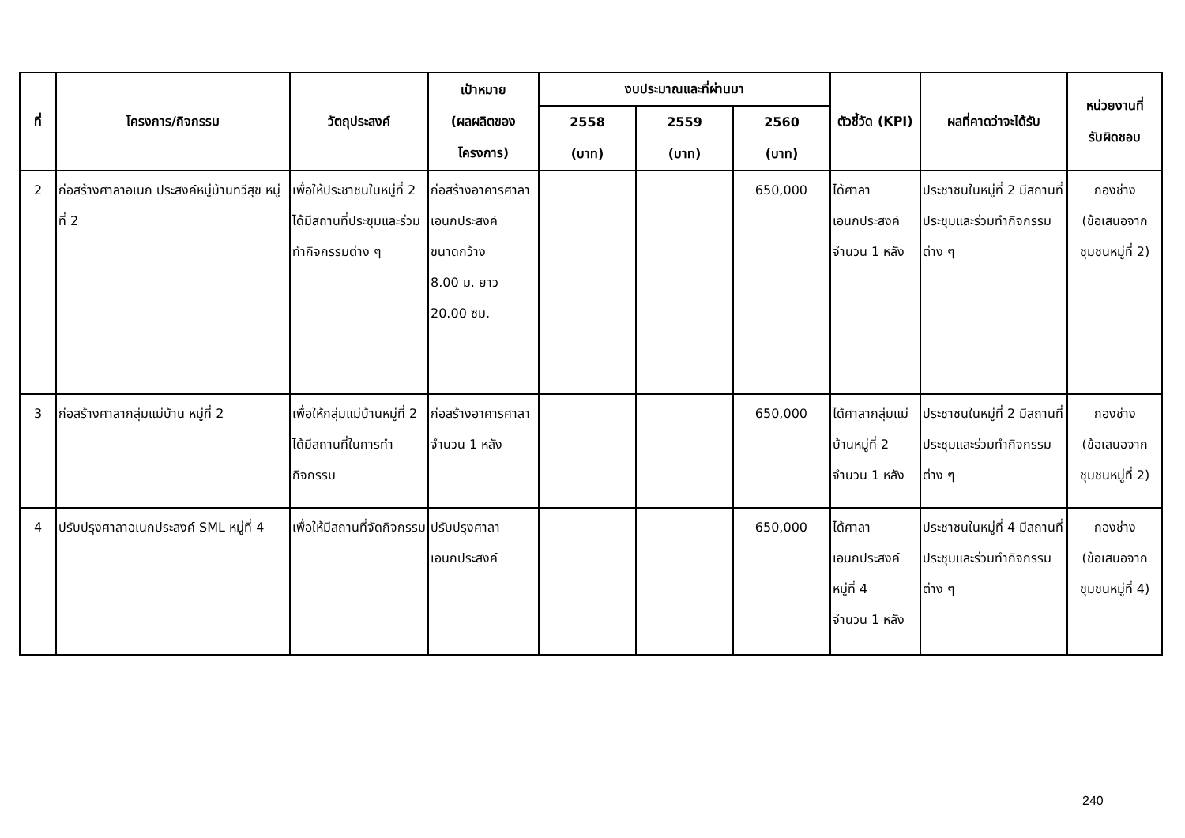| ที่ | โครงการ/กิจกรรม | วัตถุประสงค์ | เป้าหมาย (ผลผลิตของ โครงการ) | งบประมาณและที่ผ่านมา | | | ตัวชี้วัด (KPI) | ผลที่คาดว่าจะได้รับ | หน่วยงานที่ รับผิดชอบ |
| --- | --- | --- | --- | --- | --- | --- | --- | --- | --- |
| | | | | 2558 (บาท) | 2559 (บาท) | 2560 (บาท) | | | |
| 2 | ก่อสร้างศาลาอเนก ประสงค์หมู่บ้านทวีสุข หมู่ที่ 2 | เพื่อให้ประชาชนในหมู่ที่ 2 ได้มีสถานที่ประชุมและร่วมทำกิจกรรมต่าง ๆ | ก่อสร้างอาคารศาลา เอนกประสงค์ ขนาดกว้าง 8.00 ม. ยาว 20.00 ซม. | | | 650,000 | ได้ศาลา เอนกประสงค์ จำนวน 1 หลัง | ประชาชนในหมู่ที่ 2 มีสถานที่ประชุมและร่วมทำกิจกรรมต่าง ๆ | กองช่าง (ข้อเสนอจาก ชุมชนหมู่ที่ 2) |
| 3 | ก่อสร้างศาลากลุ่มแม่บ้าน หมู่ที่ 2 | เพื่อให้กลุ่มแม่บ้านหมู่ที่ 2 ได้มีสถานที่ในการทำกิจกรรม | ก่อสร้างอาคารศาลา จำนวน 1 หลัง | | | 650,000 | ได้ศาลากลุ่มแม่บ้านหมู่ที่ 2 จำนวน 1 หลัง | ประชาชนในหมู่ที่ 2 มีสถานที่ประชุมและร่วมทำกิจกรรมต่าง ๆ | กองช่าง (ข้อเสนอจาก ชุมชนหมู่ที่ 2) |
| 4 | ปรับปรุงศาลาอเนกประสงค์ SML หมู่ที่ 4 | เพื่อให้มีสถานที่จัดกิจกรรม | ปรับปรุงศาลา เอนกประสงค์ | | | 650,000 | ได้ศาลา เอนกประสงค์ หมู่ที่ 4 จำนวน 1 หลัง | ประชาชนในหมู่ที่ 4 มีสถานที่ประชุมและร่วมทำกิจกรรมต่าง ๆ | กองช่าง (ข้อเสนอจาก ชุมชนหมู่ที่ 4) |
240